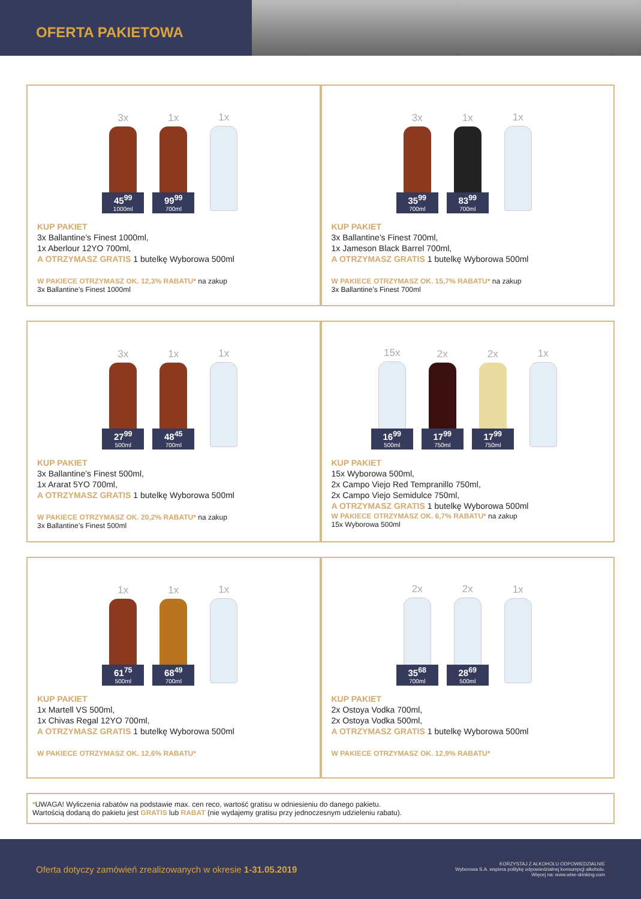OFERTA PAKIETOWA
3x
45<sup>99</sup>
1000ml
1x
99<sup>99</sup>
700ml
1x
KUP PAKIET
3x Ballantine’s Finest 1000ml,
1x Aberlour 12YO 700ml,
A OTRZYMASZ GRATIS 1 butelkę Wyborowa 500ml
W PAKIECE OTRZYMASZ OK. 12,3% RABATU* na zakup
3x Ballantine’s Finest 1000ml
3x
35<sup>99</sup>
700ml
1x
83<sup>99</sup>
700ml
1x
KUP PAKIET
3x Ballantine’s Finest 700ml,
1x Jameson Black Barrel 700ml,
A OTRZYMASZ GRATIS 1 butelkę Wyborowa 500ml
W PAKIECE OTRZYMASZ OK. 15,7% RABATU* na zakup
3x Ballantine’s Finest 700ml
3x
27<sup>99</sup>
500ml
1x
48<sup>45</sup>
700ml
1x
KUP PAKIET
3x Ballantine’s Finest 500ml,
1x Ararat 5YO 700ml,
A OTRZYMASZ GRATIS 1 butelkę Wyborowa 500ml
W PAKIECE OTRZYMASZ OK. 20,2% RABATU* na zakup
3x Ballantine’s Finest 500ml
15x
16<sup>99</sup>
500ml
2x
17<sup>99</sup>
750ml
2x
17<sup>99</sup>
750ml
1x
KUP PAKIET
15x Wyborowa 500ml,
2x Campo Viejo Red Tempranillo 750ml,
2x Campo Viejo Semidulce 750ml,
A OTRZYMASZ GRATIS 1 butelkę Wyborowa 500ml
W PAKIECE OTRZYMASZ OK. 6,7% RABATU* na zakup
15x Wyborowa 500ml
1x
61<sup>75</sup>
500ml
1x
68<sup>49</sup>
700ml
1x
KUP PAKIET
1x Martell VS 500ml,
1x Chivas Regal 12YO 700ml,
A OTRZYMASZ GRATIS 1 butelkę Wyborowa 500ml
W PAKIECE OTRZYMASZ OK. 12,6% RABATU*
2x
35<sup>68</sup>
700ml
2x
28<sup>69</sup>
500ml
1x
KUP PAKIET
2x Ostoya Vodka 700ml,
2x Ostoya Vodka 500ml,
A OTRZYMASZ GRATIS 1 butelkę Wyborowa 500ml
W PAKIECE OTRZYMASZ OK. 12,9% RABATU*
*UWAGA! Wyliczenia rabatów na podstawie max. cen reco, wartość gratisu w odniesieniu do danego pakietu.
Wartością dodaną do pakietu jest GRATIS lub RABAT (nie wydajemy gratisu przy jednoczesnym udzieleniu rabatu).
Oferta dotyczy zamówień zrealizowanych w okresie 1-31.05.2019
KORZYSTAJ Z ALKOHOLU ODPOWIEDZIALNIE
Wyborowa S.A. wspiera politykę odpowiedzialnej konsumpcji alkoholu.
Więcej na: www.wise-drinking.com